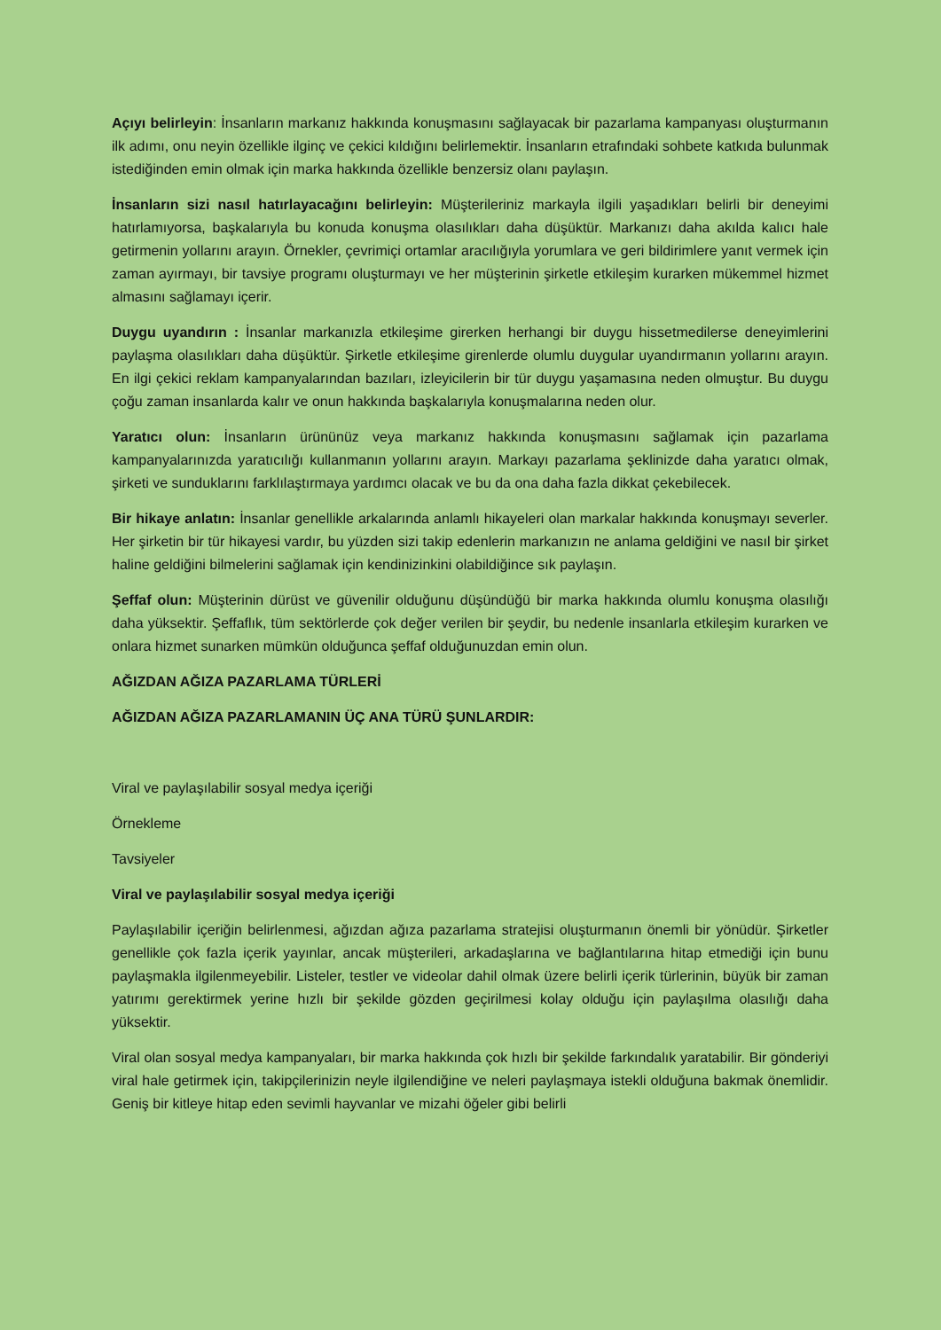Açıyı belirleyin: İnsanların markanız hakkında konuşmasını sağlayacak bir pazarlama kampanyası oluşturmanın ilk adımı, onu neyin özellikle ilginç ve çekici kıldığını belirlemektir. İnsanların etrafındaki sohbete katkıda bulunmak istediğinden emin olmak için marka hakkında özellikle benzersiz olanı paylaşın.
İnsanların sizi nasıl hatırlayacağını belirleyin: Müşterileriniz markayla ilgili yaşadıkları belirli bir deneyimi hatırlamıyorsa, başkalarıyla bu konuda konuşma olasılıkları daha düşüktür. Markanızı daha akılda kalıcı hale getirmenin yollarını arayın. Örnekler, çevrimiçi ortamlar aracılığıyla yorumlara ve geri bildirimlere yanıt vermek için zaman ayırmayı, bir tavsiye programı oluşturmayı ve her müşterinin şirketle etkileşim kurarken mükemmel hizmet almasını sağlamayı içerir.
Duygu uyandırın : İnsanlar markanızla etkileşime girerken herhangi bir duygu hissetmedilerse deneyimlerini paylaşma olasılıkları daha düşüktür. Şirketle etkileşime girenlerde olumlu duygular uyandırmanın yollarını arayın. En ilgi çekici reklam kampanyalarından bazıları, izleyicilerin bir tür duygu yaşamasına neden olmuştur. Bu duygu çoğu zaman insanlarda kalır ve onun hakkında başkalarıyla konuşmalarına neden olur.
Yaratıcı olun: İnsanların ürününüz veya markanız hakkında konuşmasını sağlamak için pazarlama kampanyalarınızda yaratıcılığı kullanmanın yollarını arayın. Markayı pazarlama şeklinizde daha yaratıcı olmak, şirketi ve sunduklarını farklılaştırmaya yardımcı olacak ve bu da ona daha fazla dikkat çekebilecek.
Bir hikaye anlatın: İnsanlar genellikle arkalarında anlamlı hikayeleri olan markalar hakkında konuşmayı severler. Her şirketin bir tür hikayesi vardır, bu yüzden sizi takip edenlerin markanızın ne anlama geldiğini ve nasıl bir şirket haline geldiğini bilmelerini sağlamak için kendinizinkini olabildiğince sık paylaşın.
Şeffaf olun: Müşterinin dürüst ve güvenilir olduğunu düşündüğü bir marka hakkında olumlu konuşma olasılığı daha yüksektir. Şeffaflık, tüm sektörlerde çok değer verilen bir şeydir, bu nedenle insanlarla etkileşim kurarken ve onlara hizmet sunarken mümkün olduğunca şeffaf olduğunuzdan emin olun.
AĞIZDAN AĞIZA PAZARLAMA TÜRLERİ
AĞIZDAN AĞIZA PAZARLAMANIN ÜÇ ANA TÜRÜ ŞUNLARDIR:
Viral ve paylaşılabilir sosyal medya içeriği
Örnekleme
Tavsiyeler
Viral ve paylaşılabilir sosyal medya içeriği
Paylaşılabilir içeriğin belirlenmesi, ağızdan ağıza pazarlama stratejisi oluşturmanın önemli bir yönüdür. Şirketler genellikle çok fazla içerik yayınlar, ancak müşterileri, arkadaşlarına ve bağlantılarına hitap etmediği için bunu paylaşmakla ilgilenmeyebilir. Listeler, testler ve videolar dahil olmak üzere belirli içerik türlerinin, büyük bir zaman yatırımı gerektirmek yerine hızlı bir şekilde gözden geçirilmesi kolay olduğu için paylaşılma olasılığı daha yüksektir.
Viral olan sosyal medya kampanyaları, bir marka hakkında çok hızlı bir şekilde farkındalık yaratabilir. Bir gönderiyi viral hale getirmek için, takipçilerinizin neyle ilgilendiğine ve neleri paylaşmaya istekli olduğuna bakmak önemlidir. Geniş bir kitleye hitap eden sevimli hayvanlar ve mizahi öğeler gibi belirli